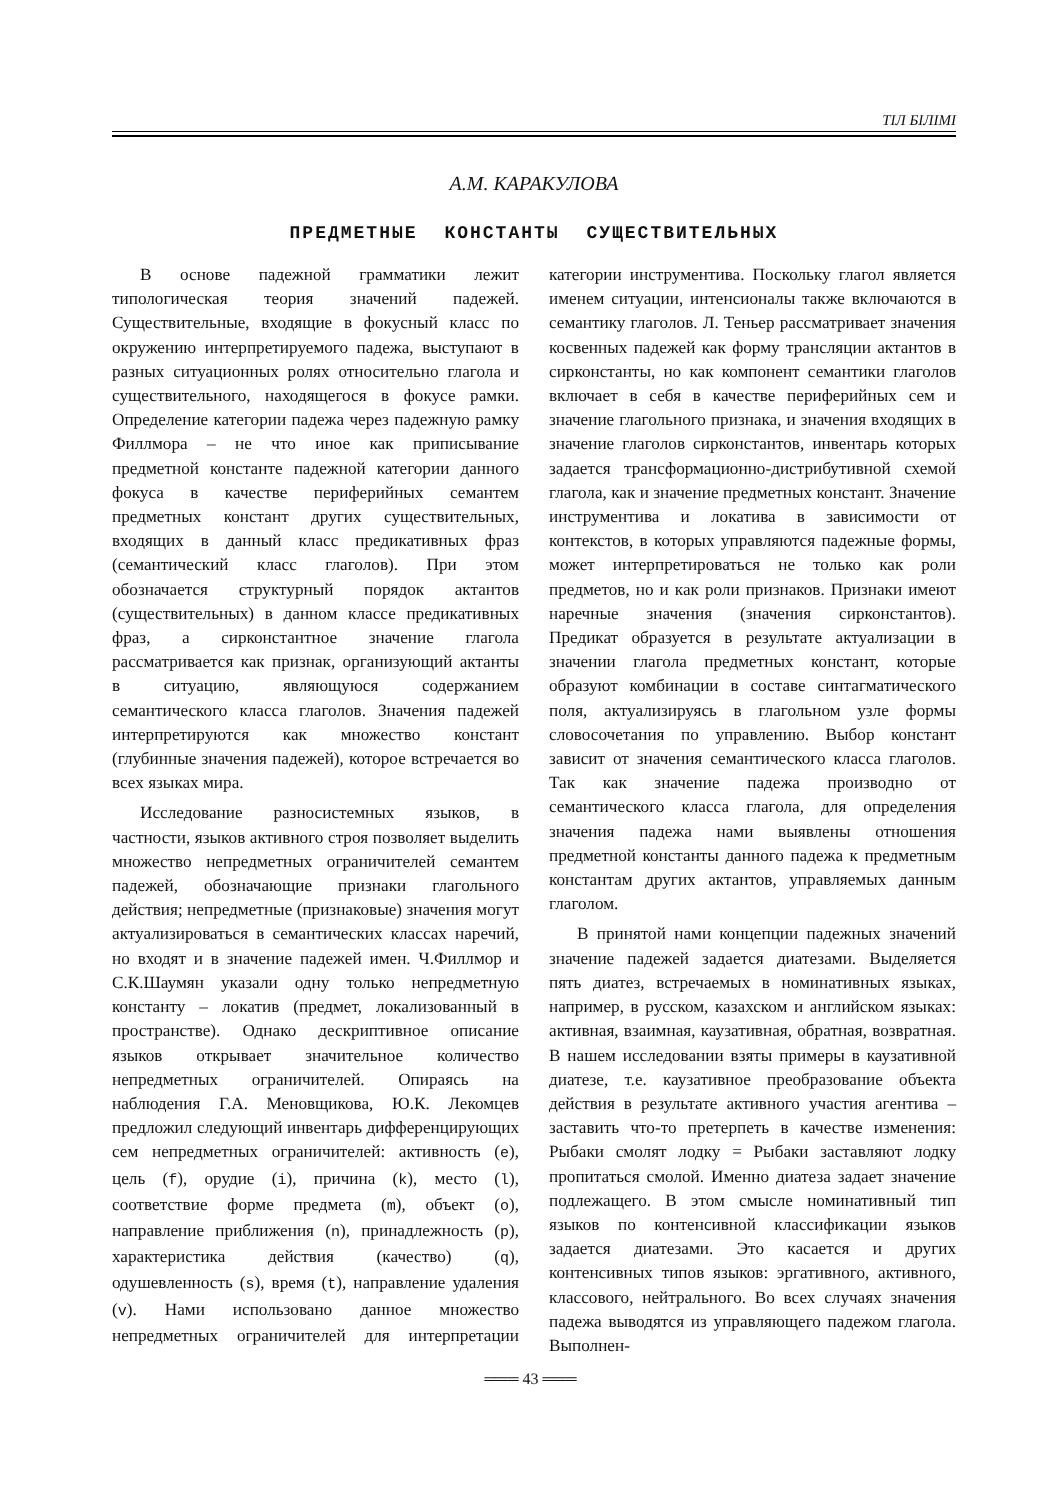ТІЛ БІЛІМІ
А.М. КАРАКУЛОВА
ПРЕДМЕТНЫЕ КОНСТАНТЫ СУЩЕСТВИТЕЛЬНЫХ
В основе падежной грамматики лежит типологическая теория значений падежей. Существительные, входящие в фокусный класс по окружению интерпретируемого падежа, выступают в разных ситуационных ролях относительно глагола и существительного, находящегося в фокусе рамки. Определение категории падежа через падежную рамку Филлмора – не что иное как приписывание предметной константе падежной категории данного фокуса в качестве периферийных семантем предметных констант других существительных, входящих в данный класс предикативных фраз (семантический класс глаголов). При этом обозначается структурный порядок актантов (существительных) в данном классе предикативных фраз, а сирконстантное значение глагола рассматривается как признак, организующий актанты в ситуацию, являющуюся содержанием семантического класса глаголов. Значения падежей интерпретируются как множество констант (глубинные значения падежей), которое встречается во всех языках мира.
Исследование разносистемных языков, в частности, языков активного строя позволяет выделить множество непредметных ограничителей семантем падежей, обозначающие признаки глагольного действия; непредметные (признаковые) значения могут актуализироваться в семантических классах наречий, но входят и в значение падежей имен. Ч.Филлмор и С.К.Шаумян указали одну только непредметную константу – локатив (предмет, локализованный в пространстве). Однако дескриптивное описание языков открывает значительное количество непредметных ограничителей. Опираясь на наблюдения Г.А. Меновщикова, Ю.К. Лекомцев предложил следующий инвентарь дифференцирующих сем непредметных ограничителей: активность (e), цель (f), орудие (i), причина (k), место (l), соответствие форме предмета (m), объект (o), направление приближения (n), принадлежность (p), характеристика действия (качество) (q), одушевленность (s), время (t), направление удаления (v). Нами использовано данное множество непредметных ограничителей для интерпретации категории инструментива. Поскольку глагол является именем ситуации, интенсионалы также включаются в семантику глаголов. Л. Теньер рассматривает значения косвенных падежей как форму трансляции актантов в сирконстанты, но как компонент семантики глаголов включает в себя в качестве периферийных сем и значение глагольного признака, и значения входящих в значение глаголов сирконстантов, инвентарь которых задается трансформационно-дистрибутивной схемой глагола, как и значение предметных констант. Значение инструментива и локатива в зависимости от контекстов, в которых управляются падежные формы, может интерпретироваться не только как роли предметов, но и как роли признаков. Признаки имеют наречные значения (значения сирконстантов). Предикат образуется в результате актуализации в значении глагола предметных констант, которые образуют комбинации в составе синтагматического поля, актуализируясь в глагольном узле формы словосочетания по управлению. Выбор констант зависит от значения семантического класса глаголов. Так как значение падежа производно от семантического класса глагола, для определения значения падежа нами выявлены отношения предметной константы данного падежа к предметным константам других актантов, управляемых данным глаголом.
В принятой нами концепции падежных значений значение падежей задается диатезами. Выделяется пять диатез, встречаемых в номинативных языках, например, в русском, казахском и английском языках: активная, взаимная, каузативная, обратная, возвратная. В нашем исследовании взяты примеры в каузативной диатезе, т.е. каузативное преобразование объекта действия в результате активного участия агентива – заставить что-то претерпеть в качестве изменения: Рыбаки смолят лодку = Рыбаки заставляют лодку пропитаться смолой. Именно диатеза задает значение подлежащего. В этом смысле номинативный тип языков по контенсивной классификации языков задается диатезами. Это касается и других контенсивных типов языков: эргативного, активного, классового, нейтрального. Во всех случаях значения падежа выводятся из управляющего падежом глагола. Выполнен-
═══ 43 ═══